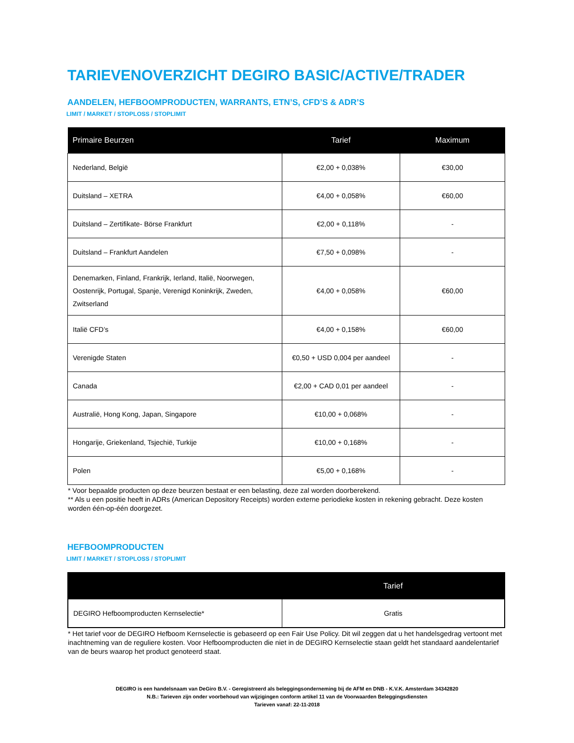TARIEVENOVERZICHT DEGIRO BASIC/ACTIVE/TRADER
AANDELEN, HEFBOOMPRODUCTEN, WARRANTS, ETN’S, CFD’S & ADR’S
LIMIT / MARKET / STOPLOSS / STOPLIMIT
| Primaire Beurzen | Tarief | Maximum |
| --- | --- | --- |
| Nederland, België | €2,00 + 0,038% | €30,00 |
| Duitsland – XETRA | €4,00 + 0,058% | €60,00 |
| Duitsland – Zertifikate- Börse Frankfurt | €2,00 + 0,118% | - |
| Duitsland – Frankfurt Aandelen | €7,50 + 0,098% | - |
| Denemarken, Finland, Frankrijk, Ierland, Italië, Noorwegen, Oostenrijk, Portugal, Spanje, Verenigd Koninkrijk, Zweden, Zwitserland | €4,00 + 0,058% | €60,00 |
| Italië CFD’s | €4,00 + 0,158% | €60,00 |
| Verenigde Staten | €0,50 + USD 0,004 per aandeel | - |
| Canada | €2,00 + CAD 0,01 per aandeel | - |
| Australië, Hong Kong, Japan, Singapore | €10,00 + 0,068% | - |
| Hongarije, Griekenland, Tsjechië, Turkije | €10,00 + 0,168% | - |
| Polen | €5,00 + 0,168% | - |
* Voor bepaalde producten op deze beurzen bestaat er een belasting, deze zal worden doorberekend.
** Als u een positie heeft in ADRs (American Depository Receipts) worden externe periodieke kosten in rekening gebracht. Deze kosten worden één-op-één doorgezet.
HEFBOOMPRODUCTEN
LIMIT / MARKET / STOPLOSS / STOPLIMIT
| | Tarief |
| --- | --- |
| DEGIRO Hefboomproducten Kernselectie* | Gratis |
* Het tarief voor de DEGIRO Hefboom Kernselectie is gebaseerd op een Fair Use Policy. Dit wil zeggen dat u het handelsgedrag vertoont met inachtneming van de reguliere kosten. Voor Hefboomproducten die niet in de DEGIRO Kernselectie staan geldt het standaard aandelentarief van de beurs waarop het product genoteerd staat.
DEGIRO is een handelsnaam van DeGiro B.V. - Geregistreerd als beleggingsonderneming bij de AFM en DNB - K.V.K. Amsterdam 34342820
N.B.: Tarieven zijn onder voorbehoud van wijzigingen conform artikel 11 van de Voorwaarden Beleggingsdiensten
Tarieven vanaf: 22-11-2018